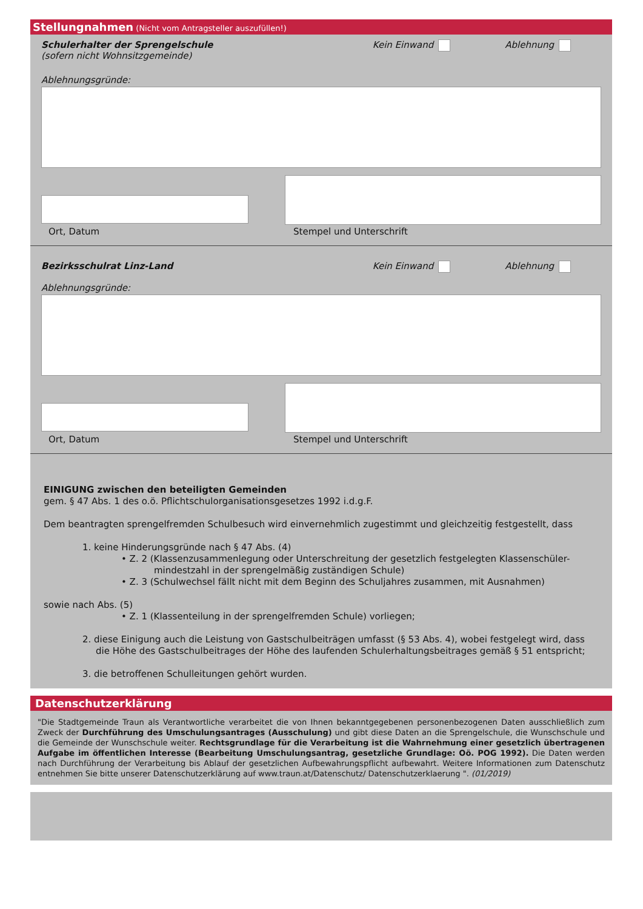Stellungnahmen (Nicht vom Antragsteller auszufüllen!)
Schulerhalter der Sprengelschule
(sofern nicht Wohnsitzgemeinde)
Kein Einwand Ablehnung
Ablehnungsgründe:
Ort, Datum
Stempel und Unterschrift
Bezirksschulrat Linz-Land Kein Einwand Ablehnung
Ablehnungsgründe:
Ort, Datum
Stempel und Unterschrift
EINIGUNG zwischen den beteiligten Gemeinden
gem. § 47 Abs. 1 des o.ö. Pflichtschulorganisationsgesetzes 1992 i.d.g.F.
Dem beantragten sprengelfremden Schulbesuch wird einvernehmlich zugestimmt und gleichzeitig festgestellt, dass
1. keine Hinderungsgründe nach § 47 Abs. (4)
• Z. 2 (Klassenzusammenlegung oder Unterschreitung der gesetzlich festgelegten Klassenschüler-
mindestzahl in der sprengelmäßig zuständigen Schule)
• Z. 3 (Schulwechsel fällt nicht mit dem Beginn des Schuljahres zusammen, mit Ausnahmen)
sowie nach Abs. (5)
• Z. 1 (Klassenteilung in der sprengelfremden Schule) vorliegen;
2. diese Einigung auch die Leistung von Gastschulbeiträgen umfasst (§ 53 Abs. 4), wobei festgelegt wird, dass die Höhe des Gastschulbeitrages der Höhe des laufenden Schulerhaltungsbeitrages gemäß § 51 entspricht;
3. die betroffenen Schulleitungen gehört wurden.
Datenschutzerklärung
"Die Stadtgemeinde Traun als Verantwortliche verarbeitet die von Ihnen bekanntgegebenen personenbezogenen Daten ausschließlich zum Zweck der Durchführung des Umschulungsantrages (Ausschulung) und gibt diese Daten an die Sprengelschule, die Wunschschule und die Gemeinde der Wunschschule weiter. Rechtsgrundlage für die Verarbeitung ist die Wahrnehmung einer gesetzlich übertragenen Aufgabe im öffentlichen Interesse (Bearbeitung Umschulungsantrag, gesetzliche Grundlage: Oö. POG 1992). Die Daten werden nach Durchführung der Verarbeitung bis Ablauf der gesetzlichen Aufbewahrungspflicht aufbewahrt. Weitere Informationen zum Datenschutz entnehmen Sie bitte unserer Datenschutzerklärung auf www.traun.at/Datenschutz/ Datenschutzerklaerung ". (01/2019)